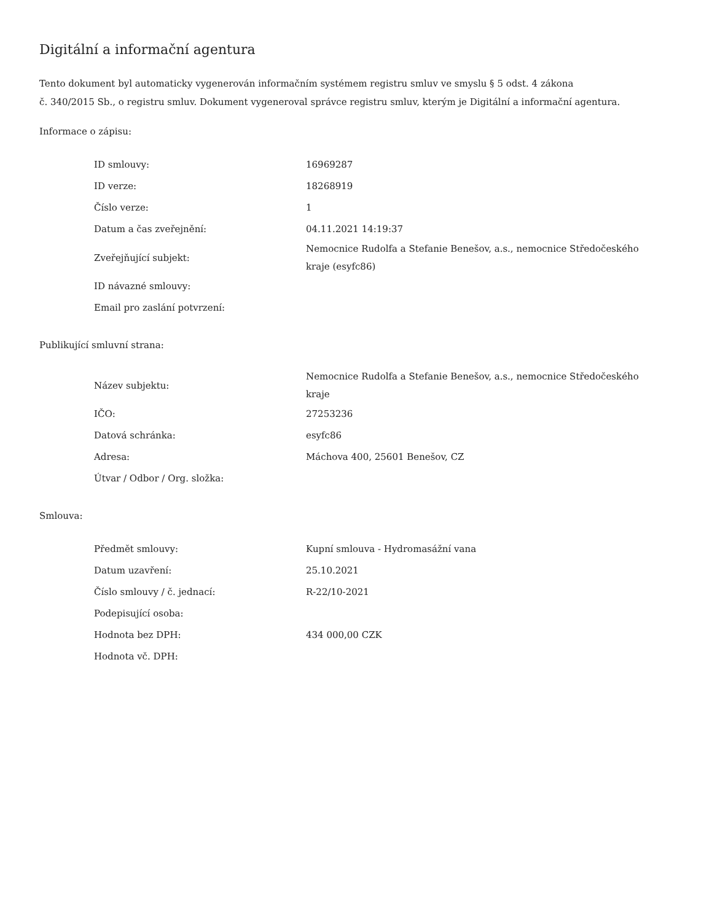Digitální a informační agentura
Tento dokument byl automaticky vygenerován informačním systémem registru smluv ve smyslu § 5 odst. 4 zákona
č. 340/2015 Sb., o registru smluv. Dokument vygeneroval správce registru smluv, kterým je Digitální a informační agentura.
Informace o zápisu:
| ID smlouvy: | 16969287 |
| ID verze: | 18268919 |
| Číslo verze: | 1 |
| Datum a čas zveřejnění: | 04.11.2021 14:19:37 |
| Zveřejňující subjekt: | Nemocnice Rudolfa a Stefanie Benešov, a.s., nemocnice Středočeského kraje (esyfc86) |
| ID návazné smlouvy: | |
| Email pro zaslání potvrzení: | |
Publikující smluvní strana:
| Název subjektu: | Nemocnice Rudolfa a Stefanie Benešov, a.s., nemocnice Středočeského kraje |
| IČO: | 27253236 |
| Datová schránka: | esyfc86 |
| Adresa: | Máchova 400, 25601 Benešov, CZ |
| Útvar / Odbor / Org. složka: | |
Smlouva:
| Předmět smlouvy: | Kupní smlouva - Hydromasážní vana |
| Datum uzavření: | 25.10.2021 |
| Číslo smlouvy / č. jednací: | R-22/10-2021 |
| Podepisující osoba: | |
| Hodnota bez DPH: | 434 000,00 CZK |
| Hodnota vč. DPH: | |